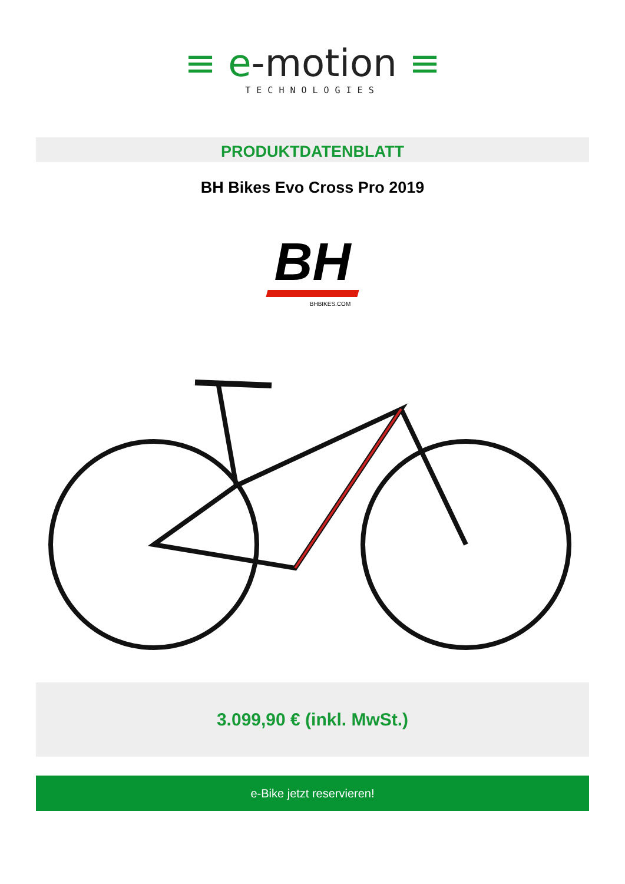≡ e-motion ≡
TECHNOLOGIES
PRODUKTDATENBLATT
BH Bikes Evo Cross Pro 2019
BH
BHBIKES.COM
3.099,90 € (inkl. MwSt.)
e-Bike jetzt reservieren!